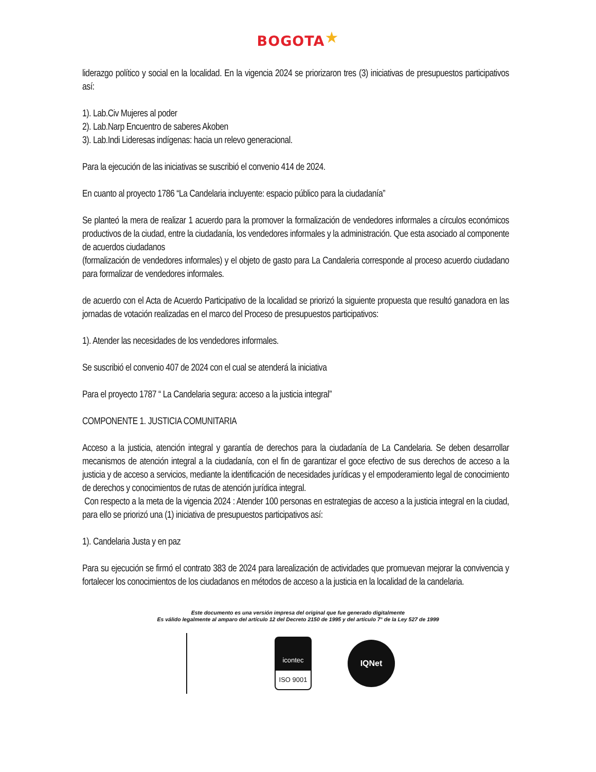BOGOTA★
liderazgo político y social en la localidad. En la vigencia 2024 se priorizaron tres (3) iniciativas de presupuestos participativos así:
1). Lab.Civ Mujeres al poder
2). Lab.Narp Encuentro de saberes Akoben
3). Lab.Indi Lideresas indígenas: hacia un relevo generacional.
Para la ejecución de las iniciativas se suscribió el convenio 414 de 2024.
En cuanto al proyecto 1786 “La Candelaria incluyente: espacio público para la ciudadanía”
Se planteó la mera de realizar 1 acuerdo para la promover la formalización de vendedores informales a círculos económicos productivos de la ciudad, entre la ciudadanía, los vendedores informales y la administración. Que esta asociado al componente de acuerdos ciudadanos
(formalización de vendedores informales) y el objeto de gasto para La Candaleria corresponde al proceso acuerdo ciudadano para formalizar de vendedores informales.
de acuerdo con el Acta de Acuerdo Participativo de la localidad se priorizó la siguiente propuesta que resultó ganadora en las jornadas de votación realizadas en el marco del Proceso de presupuestos participativos:
1). Atender las necesidades de los vendedores informales.
Se suscribió el convenio 407 de 2024 con el cual se atenderá la iniciativa
Para el proyecto 1787 “ La Candelaria segura: acceso a la justicia integral”
COMPONENTE 1. JUSTICIA COMUNITARIA
Acceso a la justicia, atención integral y garantía de derechos para la ciudadanía de La Candelaria. Se deben desarrollar mecanismos de atención integral a la ciudadanía, con el fin de garantizar el goce efectivo de sus derechos de acceso a la justicia y de acceso a servicios, mediante la identificación de necesidades jurídicas y el empoderamiento legal de conocimiento de derechos y conocimientos de rutas de atención jurídica integral.
Con respecto a la meta de la vigencia 2024 : Atender 100 personas en estrategias de acceso a la justicia integral en la ciudad, para ello se priorizó una (1) iniciativa de presupuestos participativos así:
1). Candelaria Justa y en paz
Para su ejecución se firmó el contrato 383 de 2024 para larealización de actividades que promuevan mejorar la convivencia y fortalecer los conocimientos de los ciudadanos en métodos de acceso a la justicia en la localidad de la candelaria.
Este documento es una versión impresa del original que fue generado digitalmente
Es válido legalmente al amparo del artículo 12 del Decreto 2150 de 1995 y del artículo 7° de la Ley 527 de 1999
icontec
ISO 9001
IQNet